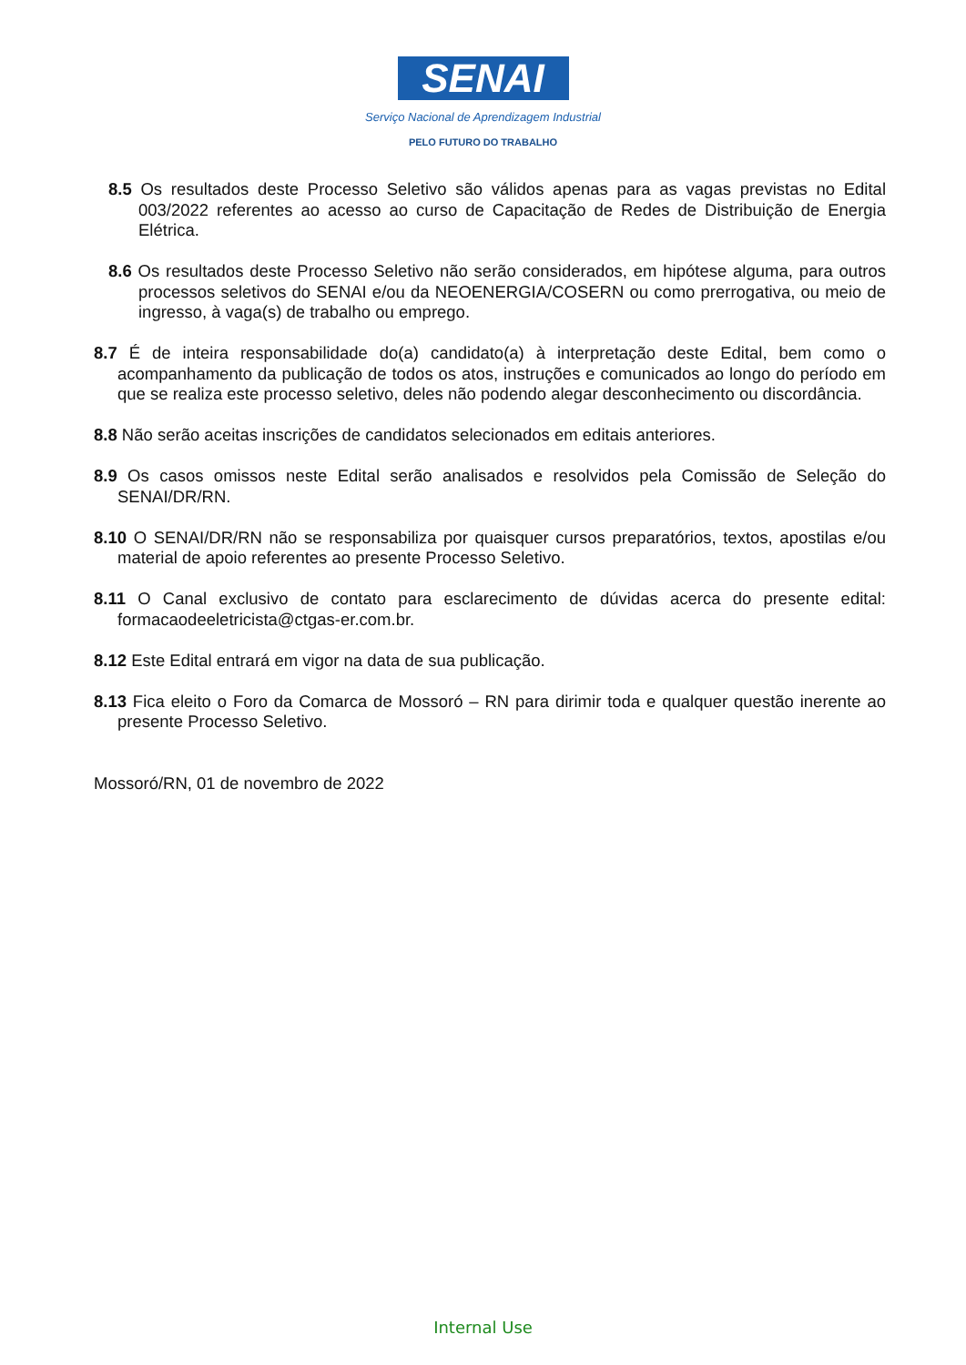SENAI
Serviço Nacional de Aprendizagem Industrial
PELO FUTURO DO TRABALHO
8.5 Os resultados deste Processo Seletivo são válidos apenas para as vagas previstas no Edital 003/2022 referentes ao acesso ao curso de Capacitação de Redes de Distribuição de Energia Elétrica.
8.6 Os resultados deste Processo Seletivo não serão considerados, em hipótese alguma, para outros processos seletivos do SENAI e/ou da NEOENERGIA/COSERN ou como prerrogativa, ou meio de ingresso, à vaga(s) de trabalho ou emprego.
8.7 É de inteira responsabilidade do(a) candidato(a) à interpretação deste Edital, bem como o acompanhamento da publicação de todos os atos, instruções e comunicados ao longo do período em que se realiza este processo seletivo, deles não podendo alegar desconhecimento ou discordância.
8.8 Não serão aceitas inscrições de candidatos selecionados em editais anteriores.
8.9 Os casos omissos neste Edital serão analisados e resolvidos pela Comissão de Seleção do SENAI/DR/RN.
8.10 O SENAI/DR/RN não se responsabiliza por quaisquer cursos preparatórios, textos, apostilas e/ou material de apoio referentes ao presente Processo Seletivo.
8.11 O Canal exclusivo de contato para esclarecimento de dúvidas acerca do presente edital: formacaodeeletricista@ctgas-er.com.br.
8.12 Este Edital entrará em vigor na data de sua publicação.
8.13 Fica eleito o Foro da Comarca de Mossoró – RN para dirimir toda e qualquer questão inerente ao presente Processo Seletivo.
Mossoró/RN, 01 de novembro de 2022
Internal Use